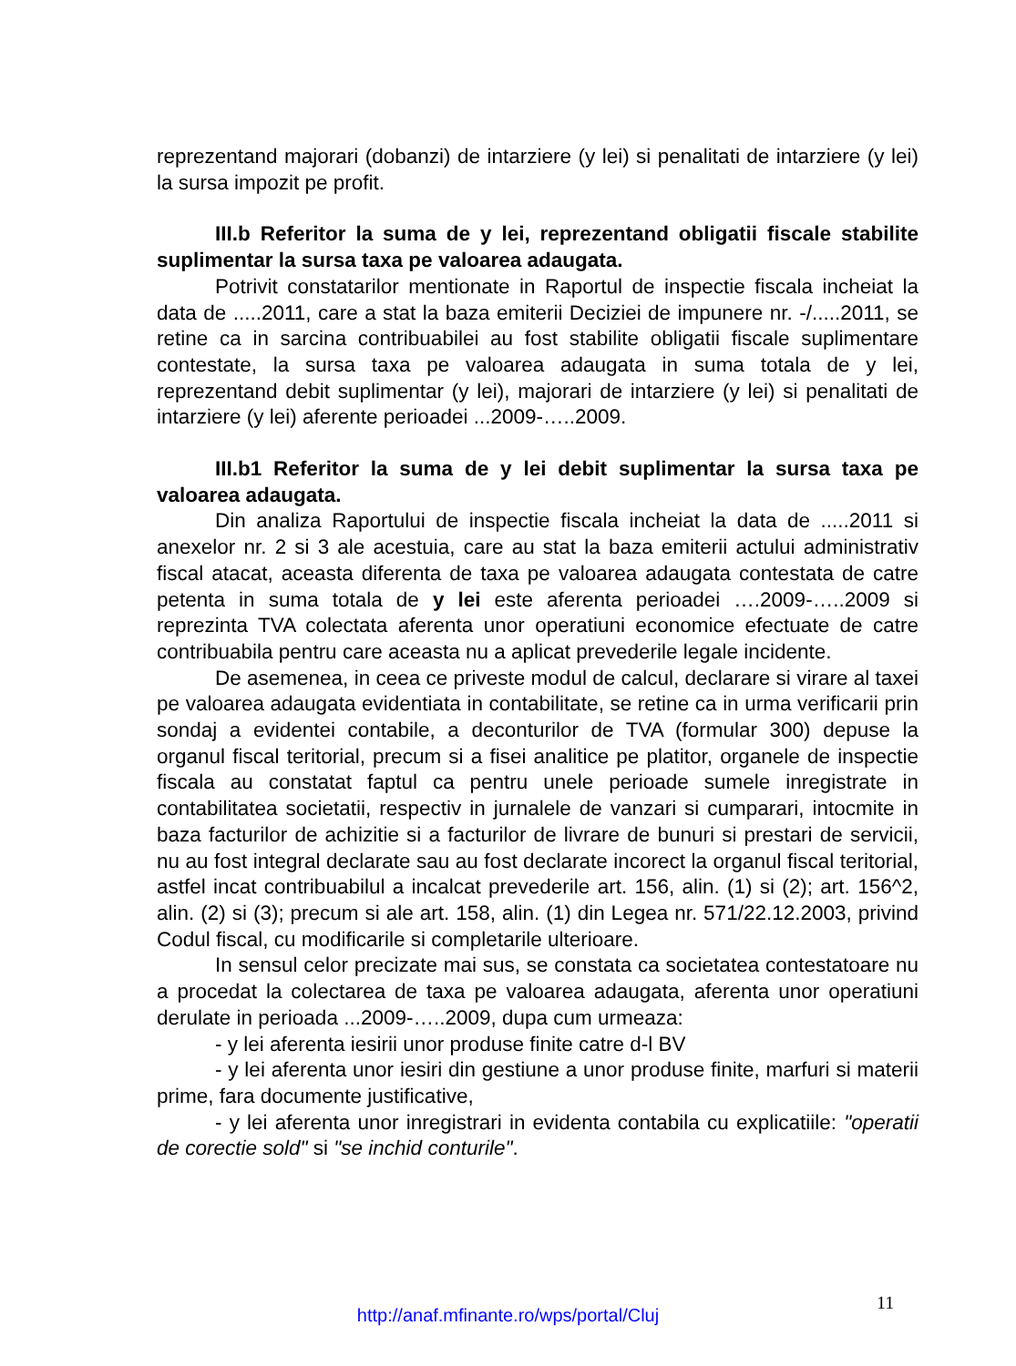reprezentand majorari (dobanzi) de intarziere (y lei) si penalitati de intarziere (y lei) la sursa impozit pe profit.
III.b Referitor la suma de y lei, reprezentand obligatii fiscale stabilite suplimentar la sursa taxa pe valoarea adaugata.
Potrivit constatarilor mentionate in Raportul de inspectie fiscala incheiat la data de .....2011, care a stat la baza emiterii Deciziei de impunere nr. -/.....2011, se retine ca in sarcina contribuabilei au fost stabilite obligatii fiscale suplimentare contestate, la sursa taxa pe valoarea adaugata in suma totala de y lei, reprezentand debit suplimentar (y lei), majorari de intarziere (y lei) si penalitati de intarziere (y lei) aferente perioadei ...2009-…..2009.
III.b1 Referitor la suma de y lei debit suplimentar la sursa taxa pe valoarea adaugata.
Din analiza Raportului de inspectie fiscala incheiat la data de .....2011 si anexelor nr. 2 si 3 ale acestuia, care au stat la baza emiterii actului administrativ fiscal atacat, aceasta diferenta de taxa pe valoarea adaugata contestata de catre petenta in suma totala de y lei este aferenta perioadei ….2009-…..2009 si reprezinta TVA colectata aferenta unor operatiuni economice efectuate de catre contribuabila pentru care aceasta nu a aplicat prevederile legale incidente.
De asemenea, in ceea ce priveste modul de calcul, declarare si virare al taxei pe valoarea adaugata evidentiata in contabilitate, se retine ca in urma verificarii prin sondaj a evidentei contabile, a deconturilor de TVA (formular 300) depuse la organul fiscal teritorial, precum si a fisei analitice pe platitor, organele de inspectie fiscala au constatat faptul ca pentru unele perioade sumele inregistrate in contabilitatea societatii, respectiv in jurnalele de vanzari si cumparari, intocmite in baza facturilor de achizitie si a facturilor de livrare de bunuri si prestari de servicii, nu au fost integral declarate sau au fost declarate incorect la organul fiscal teritorial, astfel incat contribuabilul a incalcat prevederile art. 156, alin. (1) si (2); art. 156^2, alin. (2) si (3); precum si ale art. 158, alin. (1) din Legea nr. 571/22.12.2003, privind Codul fiscal, cu modificarile si completarile ulterioare.
In sensul celor precizate mai sus, se constata ca societatea contestatoare nu a procedat la colectarea de taxa pe valoarea adaugata, aferenta unor operatiuni derulate in perioada ...2009-…..2009, dupa cum urmeaza:
- y lei aferenta iesirii unor produse finite catre d-l BV
- y lei aferenta unor iesiri din gestiune a unor produse finite, marfuri si materii prime, fara documente justificative,
- y lei aferenta unor inregistrari in evidenta contabila cu explicatiile: "operatii de corectie sold" si "se inchid conturile".
11
http://anaf.mfinante.ro/wps/portal/Cluj